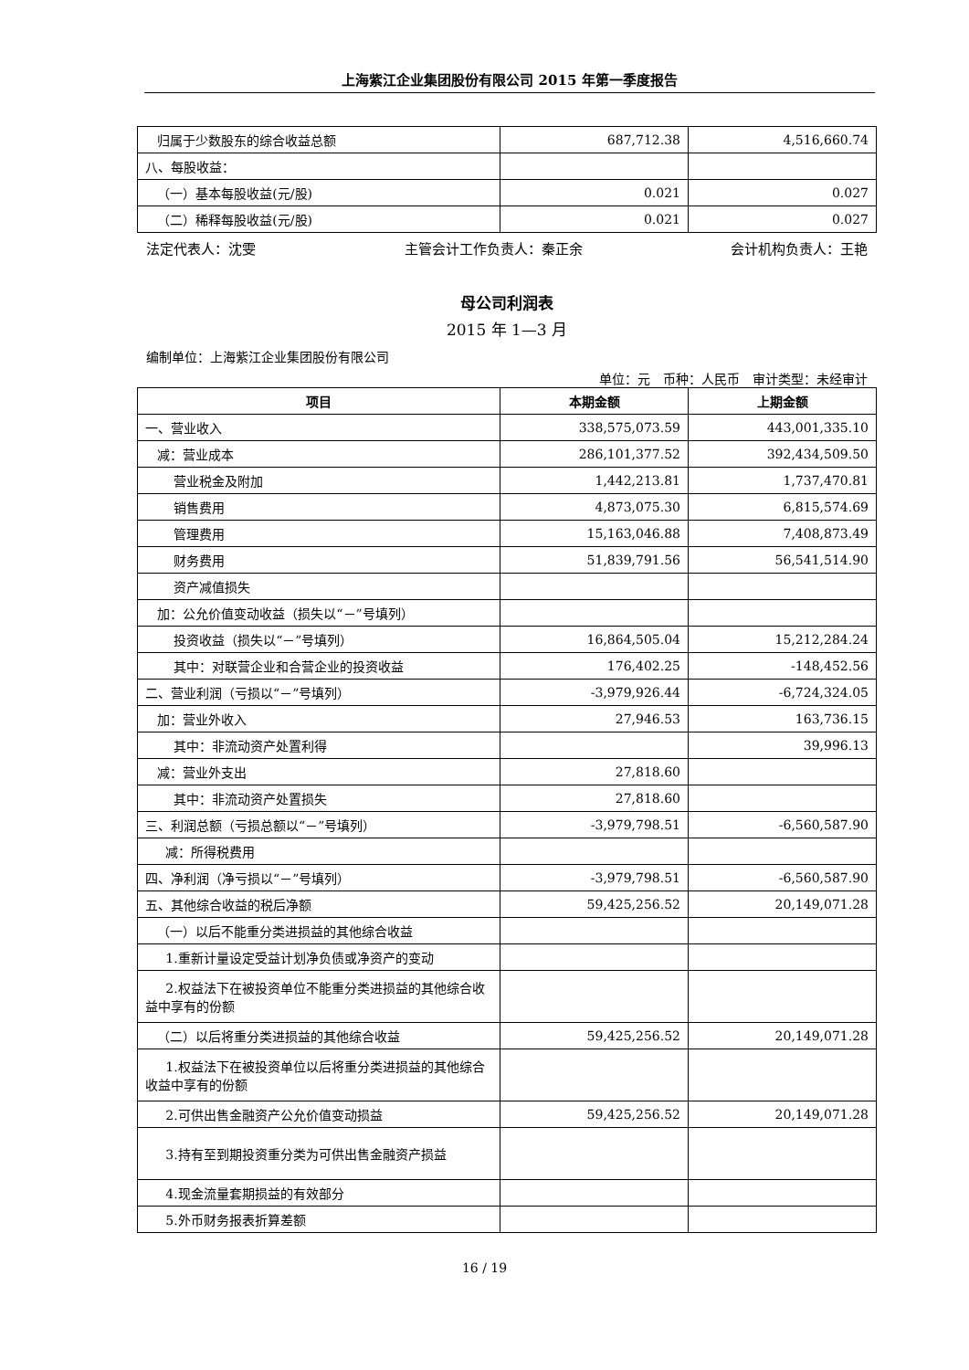上海紫江企业集团股份有限公司 2015 年第一季度报告
| 归属于少数股东的综合收益总额 | 687,712.38 | 4,516,660.74 |
| 八、每股收益： | | |
| （一）基本每股收益(元/股) | 0.021 | 0.027 |
| （二）稀释每股收益(元/股) | 0.021 | 0.027 |
法定代表人：沈雯 主管会计工作负责人：秦正余 会计机构负责人：王艳
母公司利润表
2015 年 1—3 月
编制单位：上海紫江企业集团股份有限公司
单位：元　币种：人民币　审计类型：未经审计
| 项目 | 本期金额 | 上期金额 |
| --- | --- | --- |
| 一、营业收入 | 338,575,073.59 | 443,001,335.10 |
| 减：营业成本 | 286,101,377.52 | 392,434,509.50 |
| 营业税金及附加 | 1,442,213.81 | 1,737,470.81 |
| 销售费用 | 4,873,075.30 | 6,815,574.69 |
| 管理费用 | 15,163,046.88 | 7,408,873.49 |
| 财务费用 | 51,839,791.56 | 56,541,514.90 |
| 资产减值损失 | | |
| 加：公允价值变动收益（损失以“－”号填列） | | |
| 投资收益（损失以“－”号填列） | 16,864,505.04 | 15,212,284.24 |
| 其中：对联营企业和合营企业的投资收益 | 176,402.25 | -148,452.56 |
| 二、营业利润（亏损以“－”号填列） | -3,979,926.44 | -6,724,324.05 |
| 加：营业外收入 | 27,946.53 | 163,736.15 |
| 其中：非流动资产处置利得 | | 39,996.13 |
| 减：营业外支出 | 27,818.60 | |
| 其中：非流动资产处置损失 | 27,818.60 | |
| 三、利润总额（亏损总额以“－”号填列） | -3,979,798.51 | -6,560,587.90 |
| 减：所得税费用 | | |
| 四、净利润（净亏损以“－”号填列） | -3,979,798.51 | -6,560,587.90 |
| 五、其他综合收益的税后净额 | 59,425,256.52 | 20,149,071.28 |
| （一）以后不能重分类进损益的其他综合收益 | | |
| 1.重新计量设定受益计划净负债或净资产的变动 | | |
| 2.权益法下在被投资单位不能重分类进损益的其他综合收益中享有的份额 | | |
| （二）以后将重分类进损益的其他综合收益 | 59,425,256.52 | 20,149,071.28 |
| 1.权益法下在被投资单位以后将重分类进损益的其他综合收益中享有的份额 | | |
| 2.可供出售金融资产公允价值变动损益 | 59,425,256.52 | 20,149,071.28 |
| 3.持有至到期投资重分类为可供出售金融资产损益 | | |
| 4.现金流量套期损益的有效部分 | | |
| 5.外币财务报表折算差额 | | |
16 / 19